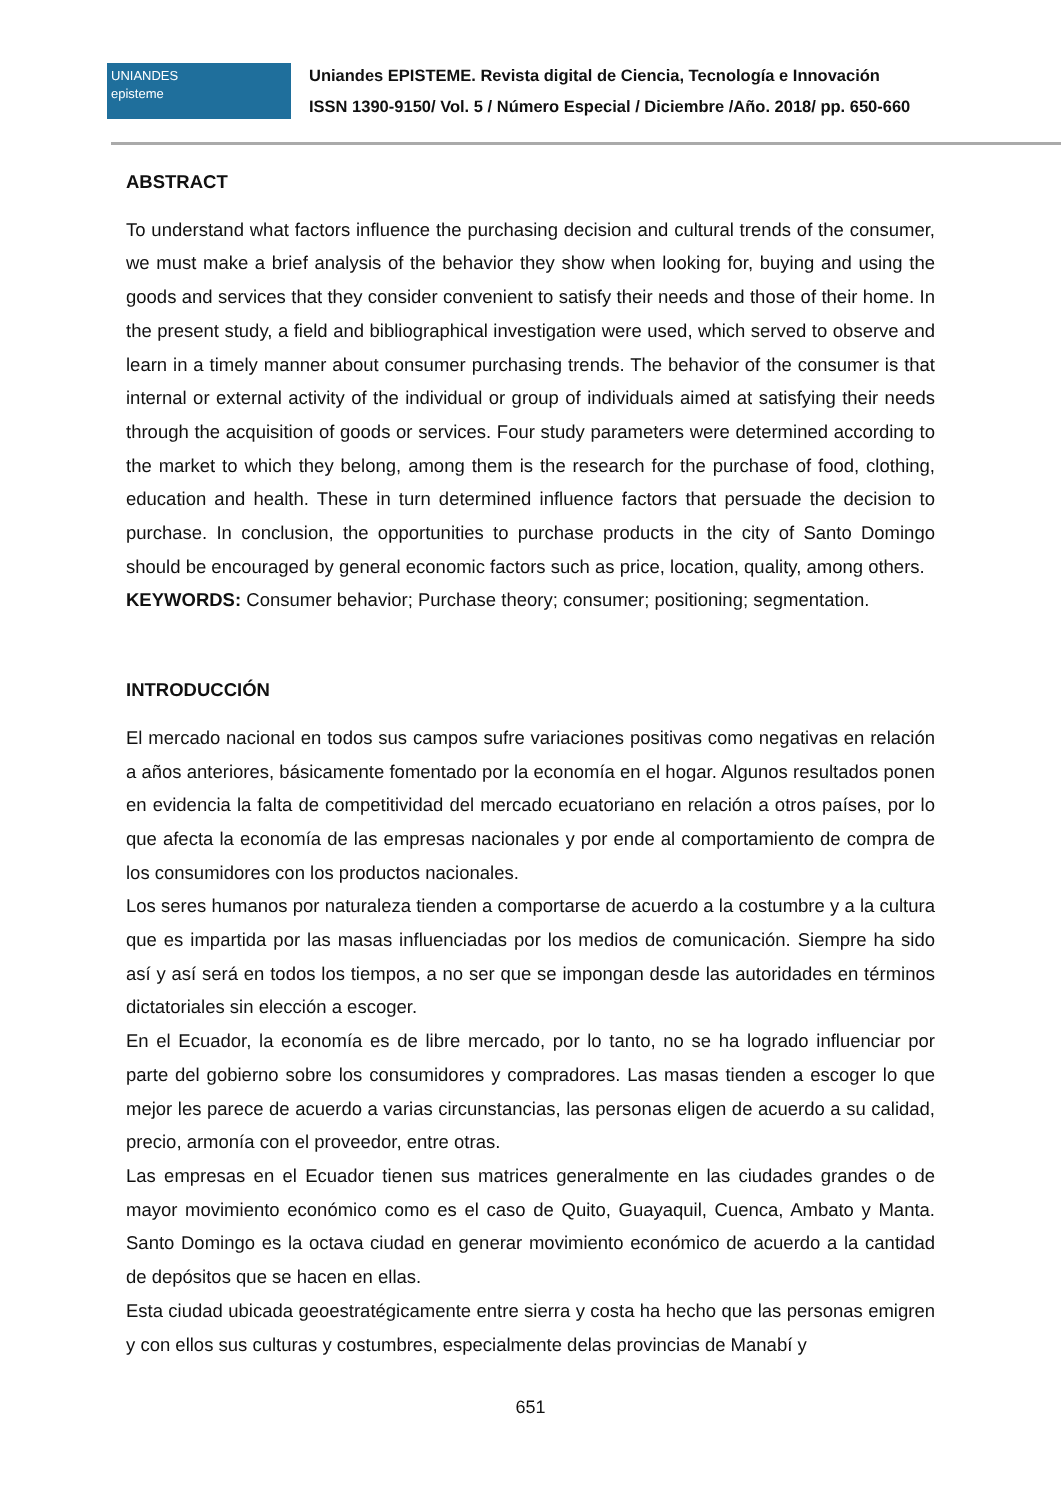UNIANDES
episteme
Uniandes EPISTEME. Revista digital de Ciencia, Tecnología e Innovación
ISSN 1390-9150/ Vol. 5 / Número Especial / Diciembre /Año. 2018/ pp. 650-660
ABSTRACT
To understand what factors influence the purchasing decision and cultural trends of the consumer, we must make a brief analysis of the behavior they show when looking for, buying and using the goods and services that they consider convenient to satisfy their needs and those of their home. In the present study, a field and bibliographical investigation were used, which served to observe and learn in a timely manner about consumer purchasing trends. The behavior of the consumer is that internal or external activity of the individual or group of individuals aimed at satisfying their needs through the acquisition of goods or services. Four study parameters were determined according to the market to which they belong, among them is the research for the purchase of food, clothing, education and health. These in turn determined influence factors that persuade the decision to purchase. In conclusion, the opportunities to purchase products in the city of Santo Domingo should be encouraged by general economic factors such as price, location, quality, among others.
KEYWORDS: Consumer behavior; Purchase theory; consumer; positioning; segmentation.
INTRODUCCIÓN
El mercado nacional en todos sus campos sufre variaciones positivas como negativas en relación a años anteriores, básicamente fomentado por la economía en el hogar. Algunos resultados ponen en evidencia la falta de competitividad del mercado ecuatoriano en relación a otros países, por lo que afecta la economía de las empresas nacionales y por ende al comportamiento de compra de los consumidores con los productos nacionales.
Los seres humanos por naturaleza tienden a comportarse de acuerdo a la costumbre y a la cultura que es impartida por las masas influenciadas por los medios de comunicación. Siempre ha sido así y así será en todos los tiempos, a no ser que se impongan desde las autoridades en términos dictatoriales sin elección a escoger.
En el Ecuador, la economía es de libre mercado, por lo tanto, no se ha logrado influenciar por parte del gobierno sobre los consumidores y compradores. Las masas tienden a escoger lo que mejor les parece de acuerdo a varias circunstancias, las personas eligen de acuerdo a su calidad, precio, armonía con el proveedor, entre otras.
Las empresas en el Ecuador tienen sus matrices generalmente en las ciudades grandes o de mayor movimiento económico como es el caso de Quito, Guayaquil, Cuenca, Ambato y Manta. Santo Domingo es la octava ciudad en generar movimiento económico de acuerdo a la cantidad de depósitos que se hacen en ellas.
Esta ciudad ubicada geoestratégicamente entre sierra y costa ha hecho que las personas emigren y con ellos sus culturas y costumbres, especialmente delas provincias de Manabí y
651